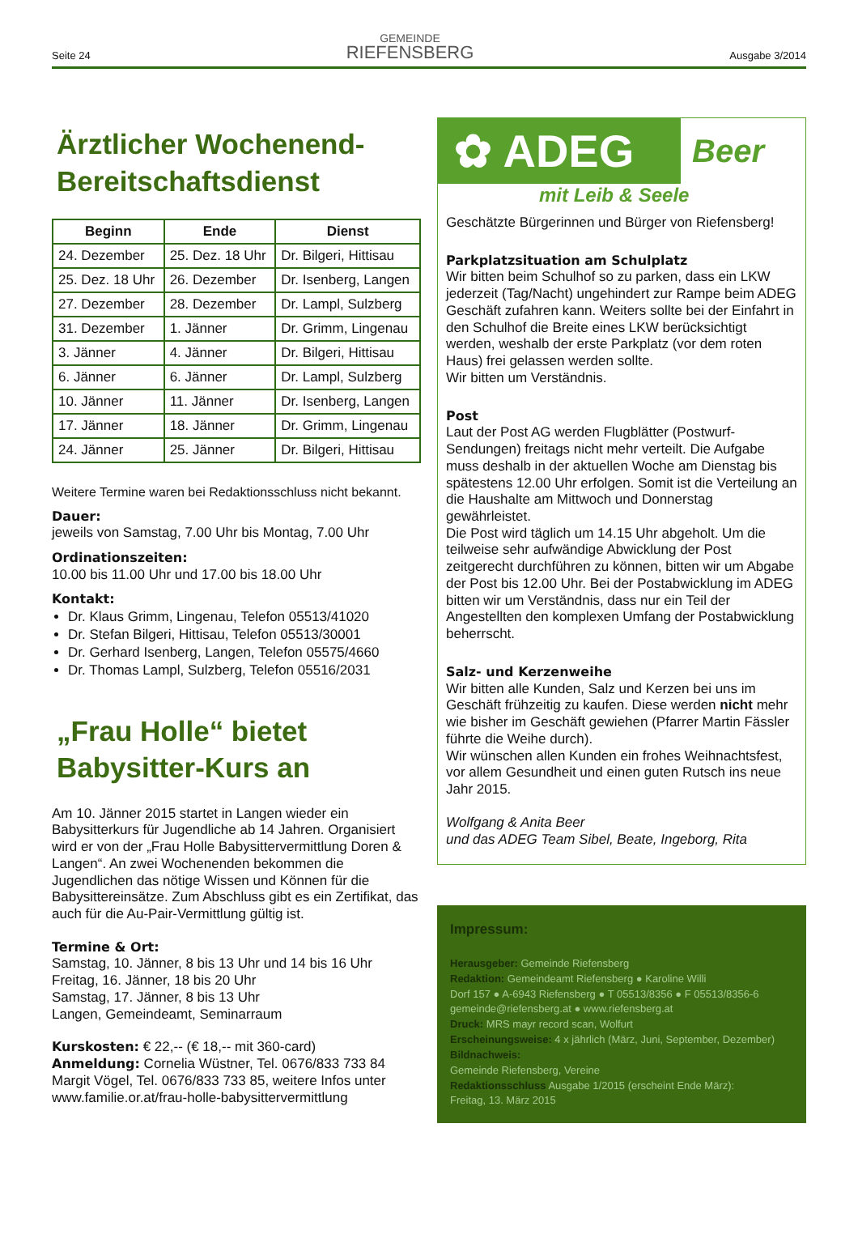Seite 24
GEMEINDE
RIEFENSBERG
Ausgabe 3/2014
Ärztlicher Wochenend-
Bereitschaftsdienst
| Beginn | Ende | Dienst |
| --- | --- | --- |
| 24. Dezember | 25. Dez. 18 Uhr | Dr. Bilgeri, Hittisau |
| 25. Dez. 18 Uhr | 26. Dezember | Dr. Isenberg, Langen |
| 27. Dezember | 28. Dezember | Dr. Lampl, Sulzberg |
| 31. Dezember | 1. Jänner | Dr. Grimm, Lingenau |
| 3. Jänner | 4. Jänner | Dr. Bilgeri, Hittisau |
| 6. Jänner | 6. Jänner | Dr. Lampl, Sulzberg |
| 10. Jänner | 11. Jänner | Dr. Isenberg, Langen |
| 17. Jänner | 18. Jänner | Dr. Grimm, Lingenau |
| 24. Jänner | 25. Jänner | Dr. Bilgeri, Hittisau |
Weitere Termine waren bei Redaktionsschluss nicht bekannt.
Dauer:
jeweils von Samstag, 7.00 Uhr bis Montag, 7.00 Uhr
Ordinationszeiten:
10.00 bis 11.00 Uhr und 17.00 bis 18.00 Uhr
Kontakt:
Dr. Klaus Grimm, Lingenau, Telefon 05513/41020
Dr. Stefan Bilgeri, Hittisau, Telefon 05513/30001
Dr. Gerhard Isenberg, Langen, Telefon 05575/4660
Dr. Thomas Lampl, Sulzberg, Telefon 05516/2031
„Frau Holle“ bietet
Babysitter-Kurs an
Am 10. Jänner 2015 startet in Langen wieder ein Babysitterkurs für Jugendliche ab 14 Jahren. Organisiert wird er von der „Frau Holle Babysittervermittlung Doren & Langen“. An zwei Wochenenden bekommen die Jugendlichen das nötige Wissen und Können für die Babysittereinsätze. Zum Abschluss gibt es ein Zertifikat, das auch für die Au-Pair-Vermittlung gültig ist.
Termine & Ort:
Samstag, 10. Jänner, 8 bis 13 Uhr und 14 bis 16 Uhr
Freitag, 16. Jänner, 18 bis 20 Uhr
Samstag, 17. Jänner, 8 bis 13 Uhr
Langen, Gemeindeamt, Seminarraum
Kurskosten: € 22,-- (€ 18,-- mit 360-card)
Anmeldung: Cornelia Wüstner, Tel. 0676/833 733 84 Margit Vögel, Tel. 0676/833 733 85, weitere Infos unter www.familie.or.at/frau-holle-babysittervermittlung
✿ ADEG
Beer
mit Leib & Seele
Geschätzte Bürgerinnen und Bürger von Riefensberg!
Parkplatzsituation am Schulplatz
Wir bitten beim Schulhof so zu parken, dass ein LKW jederzeit (Tag/Nacht) ungehindert zur Rampe beim ADEG Geschäft zufahren kann. Weiters sollte bei der Einfahrt in den Schulhof die Breite eines LKW berücksichtigt werden, weshalb der erste Parkplatz (vor dem roten Haus) frei gelassen werden sollte.
Wir bitten um Verständnis.
Post
Laut der Post AG werden Flugblätter (Postwurf-Sendungen) freitags nicht mehr verteilt. Die Aufgabe muss deshalb in der aktuellen Woche am Dienstag bis spätestens 12.00 Uhr erfolgen. Somit ist die Verteilung an die Haushalte am Mittwoch und Donnerstag gewährleistet.
Die Post wird täglich um 14.15 Uhr abgeholt. Um die teilweise sehr aufwändige Abwicklung der Post zeitgerecht durchführen zu können, bitten wir um Abgabe der Post bis 12.00 Uhr. Bei der Postabwicklung im ADEG bitten wir um Verständnis, dass nur ein Teil der Angestellten den komplexen Umfang der Postabwicklung beherrscht.
Salz- und Kerzenweihe
Wir bitten alle Kunden, Salz und Kerzen bei uns im Geschäft frühzeitig zu kaufen. Diese werden nicht mehr wie bisher im Geschäft gewiehen (Pfarrer Martin Fässler führte die Weihe durch).
Wir wünschen allen Kunden ein frohes Weihnachtsfest, vor allem Gesundheit und einen guten Rutsch ins neue Jahr 2015.
Wolfgang & Anita Beer
und das ADEG Team Sibel, Beate, Ingeborg, Rita
Impressum:
Herausgeber: Gemeinde Riefensberg
Redaktion: Gemeindeamt Riefensberg ● Karoline Willi
Dorf 157 ● A-6943 Riefensberg ● T 05513/8356 ● F 05513/8356-6
gemeinde@riefensberg.at ● www.riefensberg.at
Druck: MRS mayr record scan, Wolfurt
Erscheinungsweise: 4 x jährlich (März, Juni, September, Dezember)
Bildnachweis:
Gemeinde Riefensberg, Vereine
Redaktionsschluss Ausgabe 1/2015 (erscheint Ende März):
Freitag, 13. März 2015